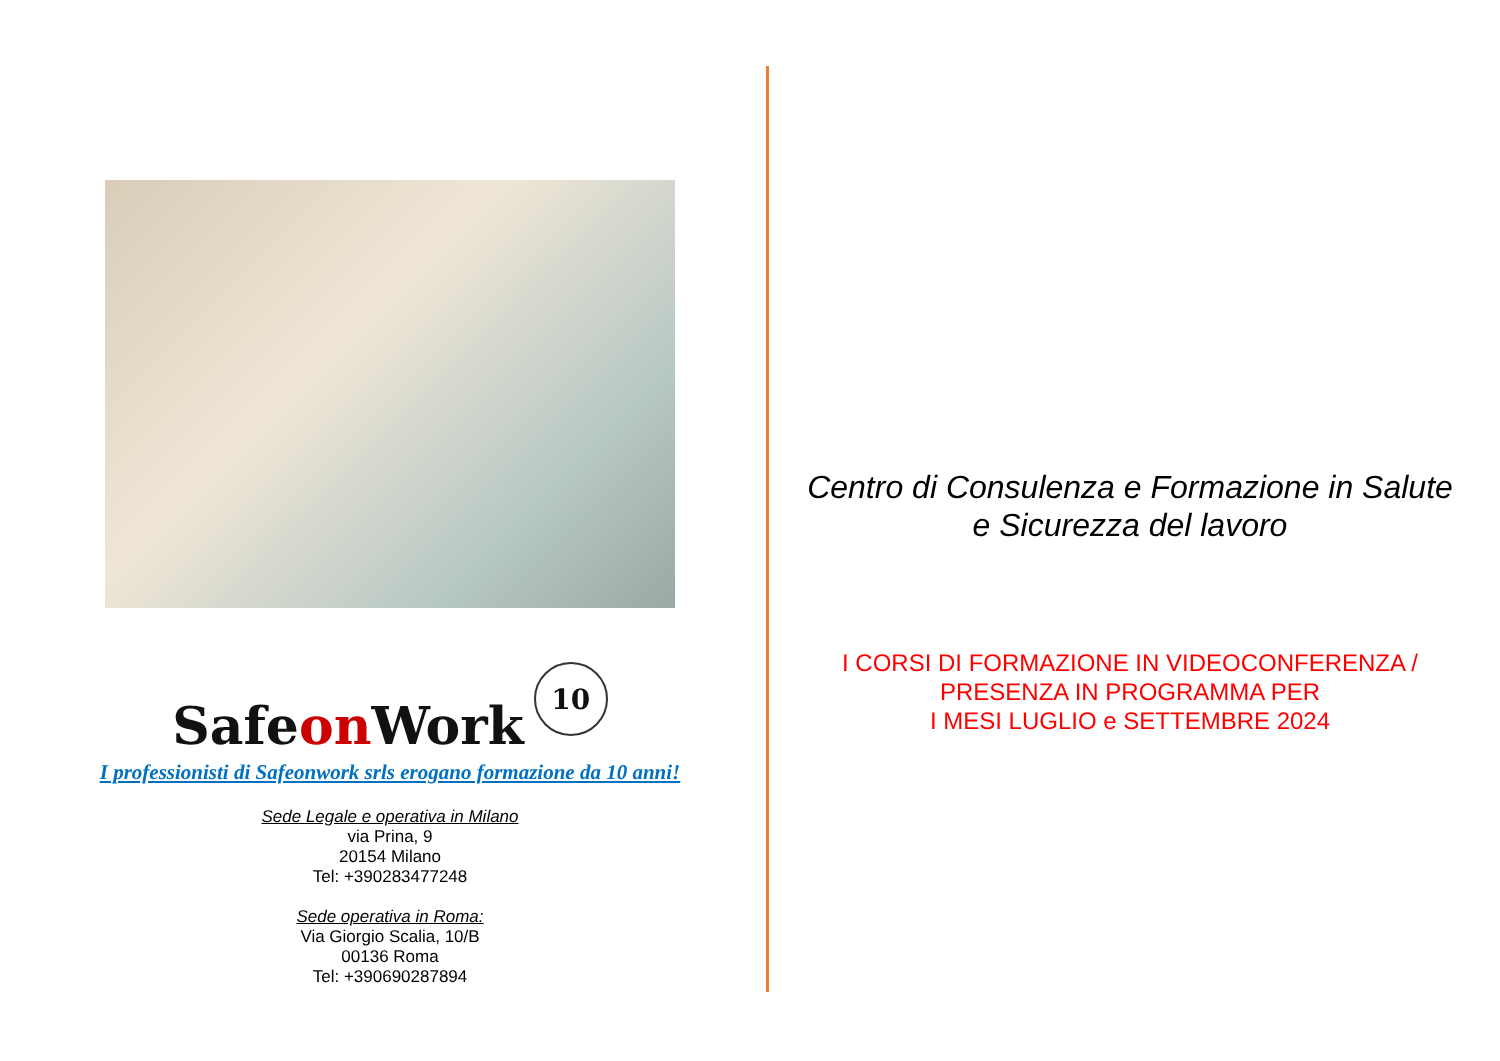Safeon Work
10
I professionisti di Safeonwork srls erogano formazione da 10 anni!
Sede Legale e operativa in Milano
via Prina, 9
20154 Milano
Tel: +390283477248
Sede operativa in Roma:
Via Giorgio Scalia, 10/B
00136 Roma
Tel: +390690287894
Centro di Consulenza e Formazione in Salute e Sicurezza del lavoro
I CORSI DI FORMAZIONE IN VIDEOCONFERENZA / PRESENZA IN PROGRAMMA PER
I MESI LUGLIO e SETTEMBRE 2024